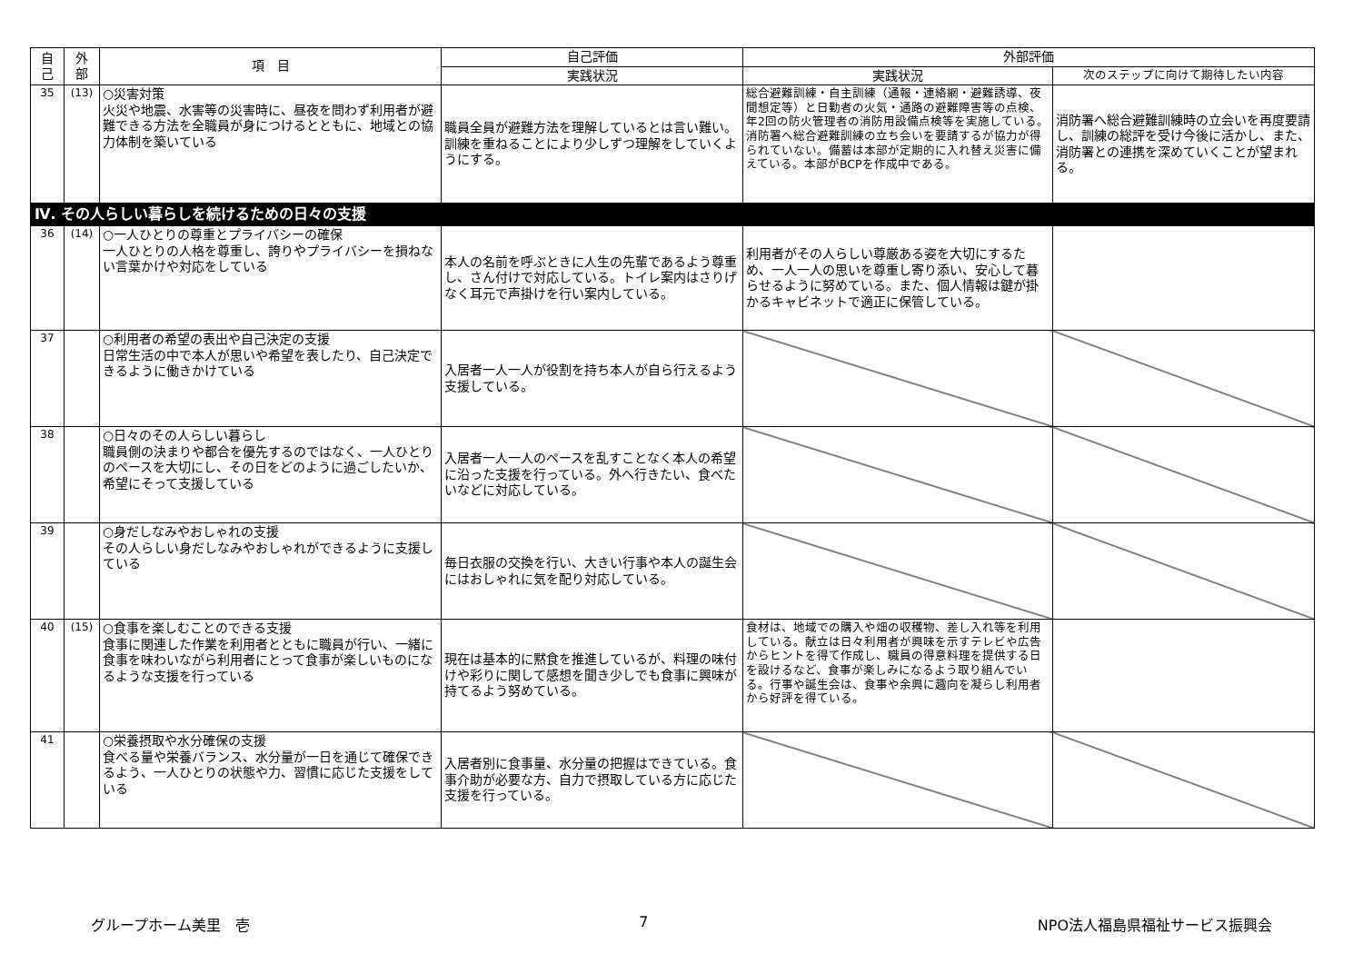| 自 己 | 外 部 | 項 目 | 自己評価 | 外部評価 | |
| --- | --- | --- | --- | --- | --- |
| | | | 実践状況 | 実践状況 | 次のステップに向けて期待したい内容 |
| 35 | (13) | ○災害対策 火災や地震、水害等の災害時に、昼夜を問わず利用者が避難できる方法を全職員が身につけるとともに、地域との協力体制を築いている | 職員全員が避難方法を理解しているとは言い難い。訓練を重ねることにより少しずつ理解をしていくようにする。 | 総合避難訓練・自主訓練（通報・連絡網・避難誘導、夜間想定等）と日勤者の火気・通路の避難障害等の点検、年2回の防火管理者の消防用設備点検等を実施している。消防署へ総合避難訓練の立ち会いを要請するが協力が得られていない。備蓄は本部が定期的に入れ替え災害に備えている。本部がBCPを作成中である。 | 消防署へ総合避難訓練時の立会いを再度要請し、訓練の総評を受け今後に活かし、また、消防署との連携を深めていくことが望まれる。 |
| Ⅳ. その人らしい暮らしを続けるための日々の支援 | | | | | |
| 36 | (14) | ○一人ひとりの尊重とプライバシーの確保 一人ひとりの人格を尊重し、誇りやプライバシーを損ねない言葉かけや対応をしている | 本人の名前を呼ぶときに人生の先輩であるよう尊重し、さん付けで対応している。トイレ案内はさりげなく耳元で声掛けを行い案内している。 | 利用者がその人らしい尊厳ある姿を大切にするため、一人一人の思いを尊重し寄り添い、安心して暮らせるように努めている。また、個人情報は鍵が掛かるキャビネットで適正に保管している。 | |
| 37 | | ○利用者の希望の表出や自己決定の支援 日常生活の中で本人が思いや希望を表したり、自己決定できるように働きかけている | 入居者一人一人が役割を持ち本人が自ら行えるよう支援している。 | | |
| 38 | | ○日々のその人らしい暮らし 職員側の決まりや都合を優先するのではなく、一人ひとりのペースを大切にし、その日をどのように過ごしたいか、希望にそって支援している | 入居者一人一人のペースを乱すことなく本人の希望に沿った支援を行っている。外へ行きたい、食べたいなどに対応している。 | | |
| 39 | | ○身だしなみやおしゃれの支援 その人らしい身だしなみやおしゃれができるように支援している | 毎日衣服の交換を行い、大きい行事や本人の誕生会にはおしゃれに気を配り対応している。 | | |
| 40 | (15) | ○食事を楽しむことのできる支援 食事に関連した作業を利用者とともに職員が行い、一緒に食事を味わいながら利用者にとって食事が楽しいものになるような支援を行っている | 現在は基本的に黙食を推進しているが、料理の味付けや彩りに関して感想を聞き少しでも食事に興味が持てるよう努めている。 | 食材は、地域での購入や畑の収穫物、差し入れ等を利用している。献立は日々利用者が興味を示すテレビや広告からヒントを得て作成し、職員の得意料理を提供する日を設けるなど、食事が楽しみになるよう取り組んでいる。行事や誕生会は、食事や余興に趣向を凝らし利用者から好評を得ている。 | |
| 41 | | ○栄養摂取や水分確保の支援 食べる量や栄養バランス、水分量が一日を通じて確保できるよう、一人ひとりの状態や力、習慣に応じた支援をしている | 入居者別に食事量、水分量の把握はできている。食事介助が必要な方、自力で摂取している方に応じた支援を行っている。 | | |
グループホーム美里　壱 7 NPO法人福島県福祉サービス振興会